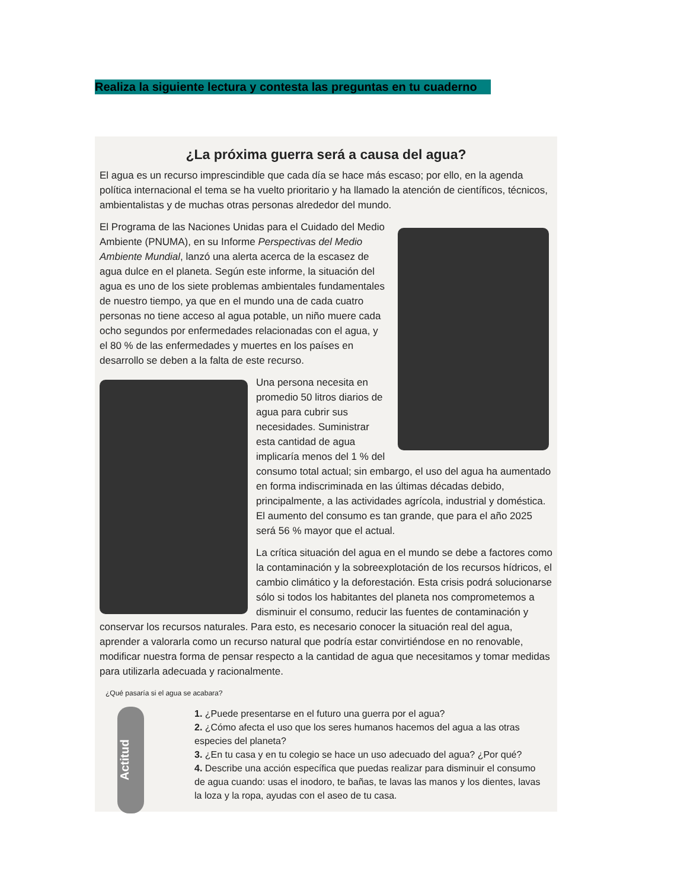Realiza la siguiente lectura y contesta las preguntas en tu cuaderno
¿La próxima guerra será a causa del agua?
El agua es un recurso imprescindible que cada día se hace más escaso; por ello, en la agenda política internacional el tema se ha vuelto prioritario y ha llamado la atención de científicos, técnicos, ambientalistas y de muchas otras personas alrededor del mundo.
El Programa de las Naciones Unidas para el Cuidado del Medio Ambiente (PNUMA), en su Informe Perspectivas del Medio Ambiente Mundial, lanzó una alerta acerca de la escasez de agua dulce en el planeta. Según este informe, la situación del agua es uno de los siete problemas ambientales fundamentales de nuestro tiempo, ya que en el mundo una de cada cuatro personas no tiene acceso al agua potable, un niño muere cada ocho segundos por enfermedades relacionadas con el agua, y el 80 % de las enfermedades y muertes en los países en desarrollo se deben a la falta de este recurso.
Una persona necesita en promedio 50 litros diarios de agua para cubrir sus necesidades. Suministrar esta cantidad de agua implicaría menos del 1 % del consumo total actual; sin embargo, el uso del agua ha aumentado en forma indiscriminada en las últimas décadas debido, principalmente, a las actividades agrícola, industrial y doméstica. El aumento del consumo es tan grande, que para el año 2025 será 56 % mayor que el actual.
La crítica situación del agua en el mundo se debe a factores como la contaminación y la sobreexplotación de los recursos hídricos, el cambio climático y la deforestación. Esta crisis podrá solucionarse sólo si todos los habitantes del planeta nos comprometemos a disminuir el consumo, reducir las fuentes de contaminación y conservar los recursos naturales. Para esto, es necesario conocer la situación real del agua, aprender a valorarla como un recurso natural que podría estar convirtiéndose en no renovable, modificar nuestra forma de pensar respecto a la cantidad de agua que necesitamos y tomar medidas para utilizarla adecuada y racionalmente.
¿Qué pasaría si el agua se acabara?
Actitud
1. ¿Puede presentarse en el futuro una guerra por el agua?
2. ¿Cómo afecta el uso que los seres humanos hacemos del agua a las otras especies del planeta?
3. ¿En tu casa y en tu colegio se hace un uso adecuado del agua? ¿Por qué?
4. Describe una acción específica que puedas realizar para disminuir el consumo de agua cuando: usas el inodoro, te bañas, te lavas las manos y los dientes, lavas la loza y la ropa, ayudas con el aseo de tu casa.